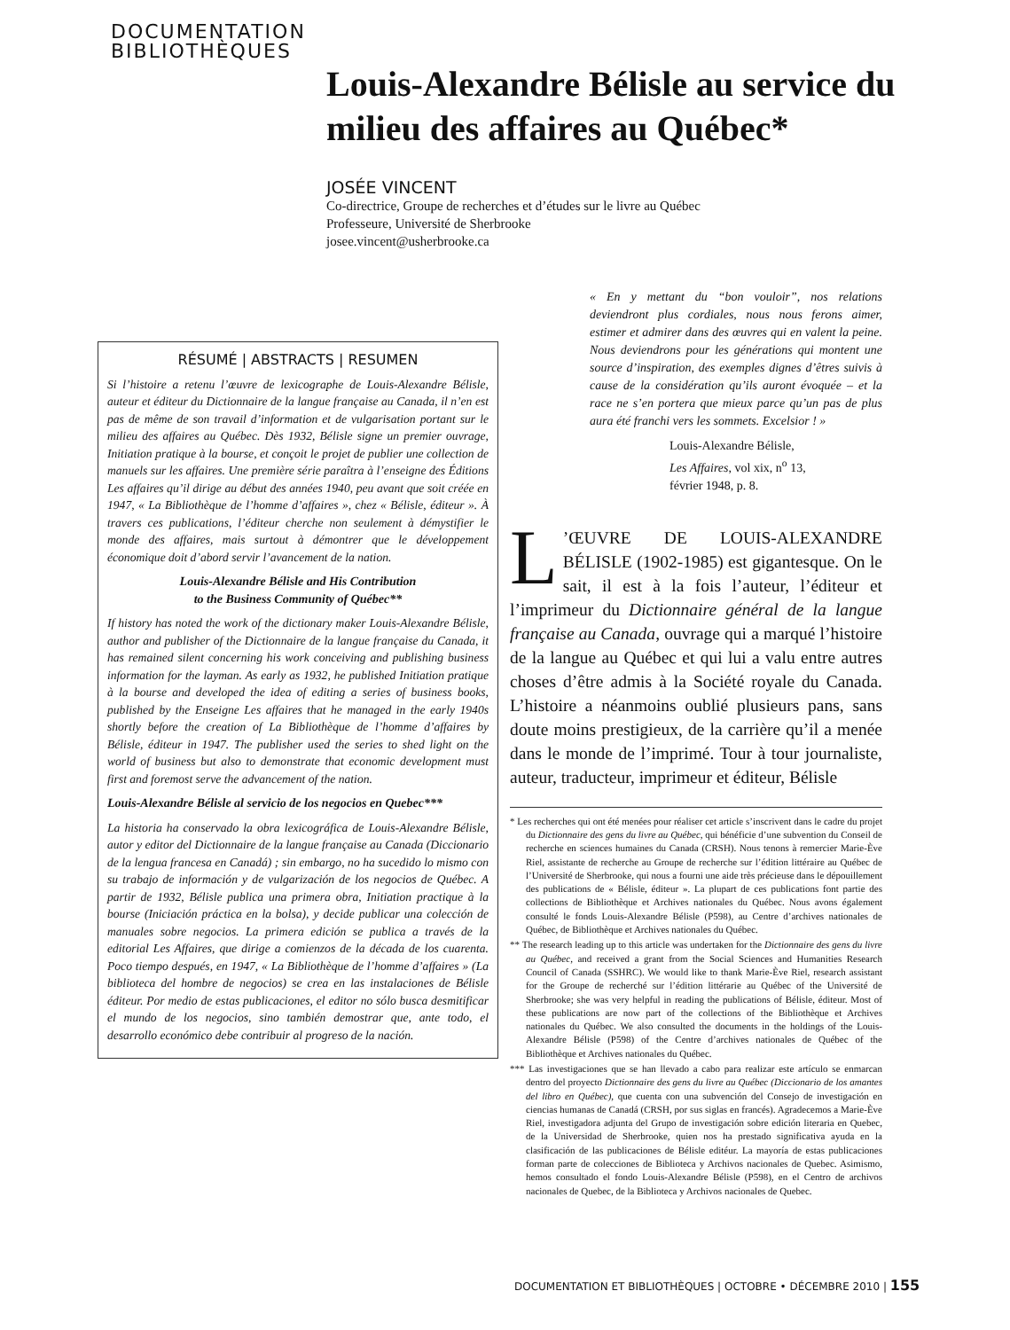DOCUMENTATION
BIBLIOTHÈQUES
Louis-Alexandre Bélisle au service du milieu des affaires au Québec*
JOSÉE VINCENT
Co-directrice, Groupe de recherches et d’études sur le livre au Québec
Professeure, Université de Sherbrooke
josee.vincent@usherbrooke.ca
RÉSUMÉ | ABSTRACTS | RESUMEN
Si l’histoire a retenu l’œuvre de lexicographe de Louis-Alexandre Bélisle, auteur et éditeur du Dictionnaire de la langue française au Canada, il n’en est pas de même de son travail d’information et de vulgarisation portant sur le milieu des affaires au Québec. Dès 1932, Bélisle signe un premier ouvrage, Initiation pratique à la bourse, et conçoit le projet de publier une collection de manuels sur les affaires. Une première série paraîtra à l’enseigne des Éditions Les affaires qu’il dirige au début des années 1940, peu avant que soit créée en 1947, « La Bibliothèque de l’homme d’affaires », chez « Bélisle, éditeur ». À travers ces publications, l’éditeur cherche non seulement à démystifier le monde des affaires, mais surtout à démontrer que le développement économique doit d’abord servir l’avancement de la nation.
Louis-Alexandre Bélisle and His Contribution
to the Business Community of Québec**
If history has noted the work of the dictionary maker Louis-Alexandre Bélisle, author and publisher of the Dictionnaire de la langue française du Canada, it has remained silent concerning his work conceiving and publishing business information for the layman. As early as 1932, he published Initiation pratique à la bourse and developed the idea of editing a series of business books, published by the Enseigne Les affaires that he managed in the early 1940s shortly before the creation of La Bibliothèque de l’homme d’affaires by Bélisle, éditeur in 1947. The publisher used the series to shed light on the world of business but also to demonstrate that economic development must first and foremost serve the advancement of the nation.
Louis-Alexandre Bélisle al servicio de los negocios en Quebec***
La historia ha conservado la obra lexicográfica de Louis-Alexandre Bélisle, autor y editor del Dictionnaire de la langue française au Canada (Diccionario de la lengua francesa en Canadá) ; sin embargo, no ha sucedido lo mismo con su trabajo de información y de vulgarización de los negocios de Québec. A partir de 1932, Bélisle publica una primera obra, Initiation practique à la bourse (Iniciación práctica en la bolsa), y decide publicar una colección de manuales sobre negocios. La primera edición se publica a través de la editorial Les Affaires, que dirige a comienzos de la década de los cuarenta. Poco tiempo después, en 1947, « La Bibliothèque de l’homme d’affaires » (La biblioteca del hombre de negocios) se crea en las instalaciones de Bélisle éditeur. Por medio de estas publicaciones, el editor no sólo busca desmitificar el mundo de los negocios, sino también demostrar que, ante todo, el desarrollo económico debe contribuir al progreso de la nación.
« En y mettant du “bon vouloir”, nos relations deviendront plus cordiales, nous nous ferons aimer, estimer et admirer dans des œuvres qui en valent la peine. Nous deviendrons pour les générations qui montent une source d’inspiration, des exemples dignes d’êtres suivis à cause de la considération qu’ils auront évoquée – et la race ne s’en portera que mieux parce qu’un pas de plus aura été franchi vers les sommets. Excelsior ! »
Louis-Alexandre Bélisle,
Les Affaires, vol xix, n<sup>o</sup> 13,
février 1948, p. 8.
L’ŒUVRE DE LOUIS-ALEXANDRE BÉLISLE (1902-1985) est gigantesque. On le sait, il est à la fois l’auteur, l’éditeur et l’imprimeur du Dictionnaire général de la langue française au Canada, ouvrage qui a marqué l’histoire de la langue au Québec et qui lui a valu entre autres choses d’être admis à la Société royale du Canada. L’histoire a néanmoins oublié plusieurs pans, sans doute moins prestigieux, de la carrière qu’il a menée dans le monde de l’imprimé. Tour à tour journaliste, auteur, traducteur, imprimeur et éditeur, Bélisle
* Les recherches qui ont été menées pour réaliser cet article s’inscrivent dans le cadre du projet du Dictionnaire des gens du livre au Québec, qui bénéficie d’une subvention du Conseil de recherche en sciences humaines du Canada (CRSH). Nous tenons à remercier Marie-Ève Riel, assistante de recherche au Groupe de recherche sur l’édition littéraire au Québec de l’Université de Sherbrooke, qui nous a fourni une aide très précieuse dans le dépouillement des publications de « Bélisle, éditeur ». La plupart de ces publications font partie des collections de Bibliothèque et Archives nationales du Québec. Nous avons également consulté le fonds Louis-Alexandre Bélisle (P598), au Centre d’archives nationales de Québec, de Bibliothèque et Archives nationales du Québec.
** The research leading up to this article was undertaken for the Dictionnaire des gens du livre au Québec, and received a grant from the Social Sciences and Humanities Research Council of Canada (SSHRC). We would like to thank Marie-Ève Riel, research assistant for the Groupe de recherché sur l’édition littérarie au Québec of the Université de Sherbrooke; she was very helpful in reading the publications of Bélisle, éditeur. Most of these publications are now part of the collections of the Bibliothèque et Archives nationales du Québec. We also consulted the documents in the holdings of the Louis-Alexandre Bélisle (P598) of the Centre d’archives nationales de Québec of the Bibliothèque et Archives nationales du Québec.
*** Las investigaciones que se han llevado a cabo para realizar este artículo se enmarcan dentro del proyecto Dictionnaire des gens du livre au Québec (Diccionario de los amantes del libro en Québec), que cuenta con una subvención del Consejo de investigación en ciencias humanas de Canadá (CRSH, por sus siglas en francés). Agradecemos a Marie-Ève Riel, investigadora adjunta del Grupo de investigación sobre edición literaria en Quebec, de la Universidad de Sherbrooke, quien nos ha prestado significativa ayuda en la clasificación de las publicaciones de Bélisle editéur. La mayoría de estas publicaciones forman parte de colecciones de Biblioteca y Archivos nacionales de Quebec. Asimismo, hemos consultado el fondo Louis-Alexandre Bélisle (P598), en el Centro de archivos nacionales de Quebec, de la Biblioteca y Archivos nacionales de Quebec.
DOCUMENTATION ET BIBLIOTHÈQUES | OCTOBRE • DÉCEMBRE 2010 | 155